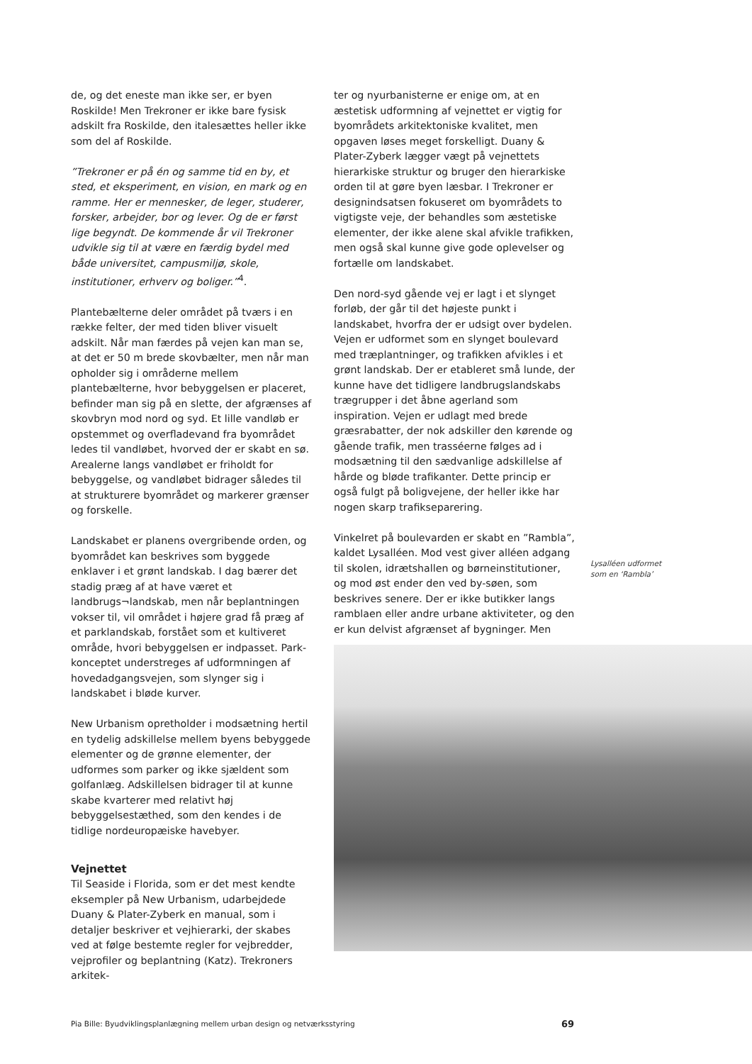de, og det eneste man ikke ser, er byen Roskilde! Men Trekroner er ikke bare fysisk adskilt fra Roskilde, den italesættes heller ikke som del af Roskilde.
”Trekroner er på én og samme tid en by, et sted, et eksperiment, en vision, en mark og en ramme. Her er mennesker, de leger, studerer, forsker, arbejder, bor og lever. Og de er først lige begyndt. De kommende år vil Trekroner udvikle sig til at være en færdig bydel med både universitet, campusmiljø, skole, institutioner, erhverv og boliger.”<sup>4</sup>.
Plantebælterne deler området på tværs i en række felter, der med tiden bliver visuelt adskilt. Når man færdes på vejen kan man se, at det er 50 m brede skovbælter, men når man opholder sig i områderne mellem plantebælterne, hvor bebyggelsen er placeret, befinder man sig på en slette, der afgrænses af skovbryn mod nord og syd. Et lille vandløb er opstemmet og overfladevand fra byområdet ledes til vandløbet, hvorved der er skabt en sø. Arealerne langs vandløbet er friholdt for bebyggelse, og vandløbet bidrager således til at strukturere byområdet og markerer grænser og forskelle.
Landskabet er planens overgribende orden, og byområdet kan beskrives som byggede enklaver i et grønt landskab. I dag bærer det stadig præg af at have været et landbrugs¬landskab, men når beplantningen vokser til, vil området i højere grad få præg af et parklandskab, forstået som et kultiveret område, hvori bebyggelsen er indpasset. Park-konceptet understreges af udformningen af hovedadgangsvejen, som slynger sig i landskabet i bløde kurver.
New Urbanism opretholder i modsætning hertil en tydelig adskillelse mellem byens bebyggede elementer og de grønne elementer, der udformes som parker og ikke sjældent som golfanlæg. Adskillelsen bidrager til at kunne skabe kvarterer med relativt høj bebyggelsestæthed, som den kendes i de tidlige nordeuropæiske havebyer.
Vejnettet
Til Seaside i Florida, som er det mest kendte eksempler på New Urbanism, udarbejdede Duany & Plater-Zyberk en manual, som i detaljer beskriver et vejhierarki, der skabes ved at følge bestemte regler for vejbredder, vejprofiler og beplantning (Katz). Trekroners arkitek-
ter og nyurbanisterne er enige om, at en æstetisk udformning af vejnettet er vigtig for byområdets arkitektoniske kvalitet, men opgaven løses meget forskelligt. Duany & Plater-Zyberk lægger vægt på vejnettets hierarkiske struktur og bruger den hierarkiske orden til at gøre byen læsbar. I Trekroner er designindsatsen fokuseret om byområdets to vigtigste veje, der behandles som æstetiske elementer, der ikke alene skal afvikle trafikken, men også skal kunne give gode oplevelser og fortælle om landskabet.
Den nord-syd gående vej er lagt i et slynget forløb, der går til det højeste punkt i landskabet, hvorfra der er udsigt over bydelen. Vejen er udformet som en slynget boulevard med træplantninger, og trafikken afvikles i et grønt landskab. Der er etableret små lunde, der kunne have det tidligere landbrugslandskabs trægrupper i det åbne agerland som inspiration. Vejen er udlagt med brede græsrabatter, der nok adskiller den kørende og gående trafik, men trasséerne følges ad i modsætning til den sædvanlige adskillelse af hårde og bløde trafikanter. Dette princip er også fulgt på boligvejene, der heller ikke har nogen skarp trafikseparering.
Vinkelret på boulevarden er skabt en ”Rambla”, kaldet Lysalléen. Mod vest giver alléen adgang til skolen, idrætshallen og børneinstitutioner, og mod øst ender den ved by-søen, som beskrives senere. Der er ikke butikker langs ramblaen eller andre urbane aktiviteter, og den er kun delvist afgrænset af bygninger. Men
Lysalléen udformet
som en ‘Rambla’
Pia Bille: Byudviklingsplanlægning mellem urban design og netværksstyring 69